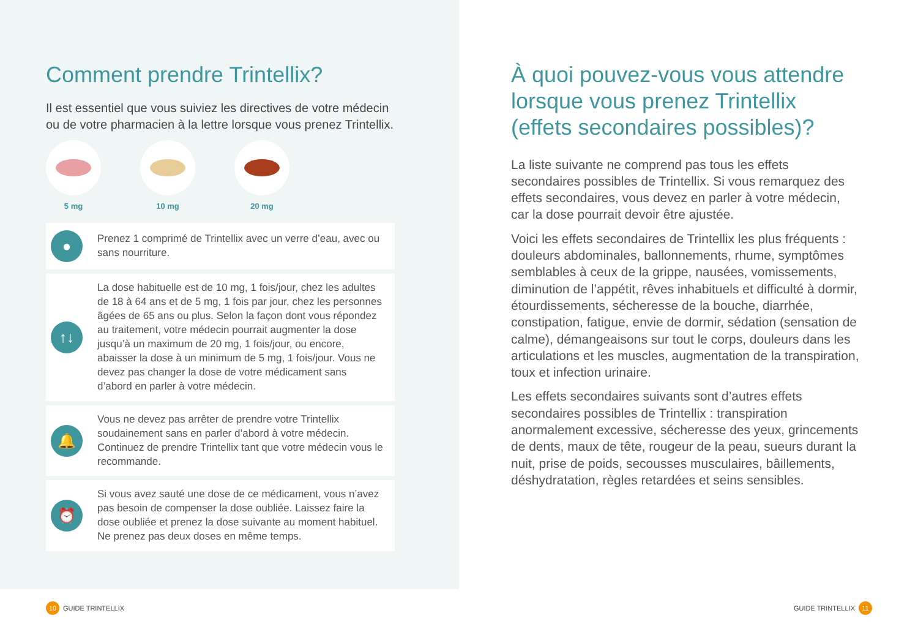Comment prendre Trintellix?
Il est essentiel que vous suiviez les directives de votre médecin ou de votre pharmacien à la lettre lorsque vous prenez Trintellix.
5 mg 10 mg 20 mg
●
Prenez 1 comprimé de Trintellix avec un verre d’eau, avec ou sans nourriture.
↑↓
La dose habituelle est de 10 mg, 1 fois/jour, chez les adultes de 18 à 64 ans et de 5 mg, 1 fois par jour, chez les personnes âgées de 65 ans ou plus. Selon la façon dont vous répondez au traitement, votre médecin pourrait augmenter la dose jusqu’à un maximum de 20 mg, 1 fois/jour, ou encore, abaisser la dose à un minimum de 5 mg, 1 fois/jour. Vous ne devez pas changer la dose de votre médicament sans d’abord en parler à votre médecin.
🔔
Vous ne devez pas arrêter de prendre votre Trintellix soudainement sans en parler d’abord à votre médecin. Continuez de prendre Trintellix tant que votre médecin vous le recommande.
⏰
Si vous avez sauté une dose de ce médicament, vous n’avez pas besoin de compenser la dose oubliée. Laissez faire la dose oubliée et prenez la dose suivante au moment habituel. Ne prenez pas deux doses en même temps.
10
GUIDE TRINTELLIX
À quoi pouvez-vous vous attendre lorsque vous prenez Trintellix (effets secondaires possibles)?
La liste suivante ne comprend pas tous les effets secondaires possibles de Trintellix. Si vous remarquez des effets secondaires, vous devez en parler à votre médecin, car la dose pourrait devoir être ajustée.
Voici les effets secondaires de Trintellix les plus fréquents : douleurs abdominales, ballonnements, rhume, symptômes semblables à ceux de la grippe, nausées, vomissements, diminution de l’appétit, rêves inhabituels et difficulté à dormir, étourdissements, sécheresse de la bouche, diarrhée, constipation, fatigue, envie de dormir, sédation (sensation de calme), démangeaisons sur tout le corps, douleurs dans les articulations et les muscles, augmentation de la transpiration, toux et infection urinaire.
Les effets secondaires suivants sont d’autres effets secondaires possibles de Trintellix : transpiration anormalement excessive, sécheresse des yeux, grincements de dents, maux de tête, rougeur de la peau, sueurs durant la nuit, prise de poids, secousses musculaires, bâillements, déshydratation, règles retardées et seins sensibles.
GUIDE TRINTELLIX
11